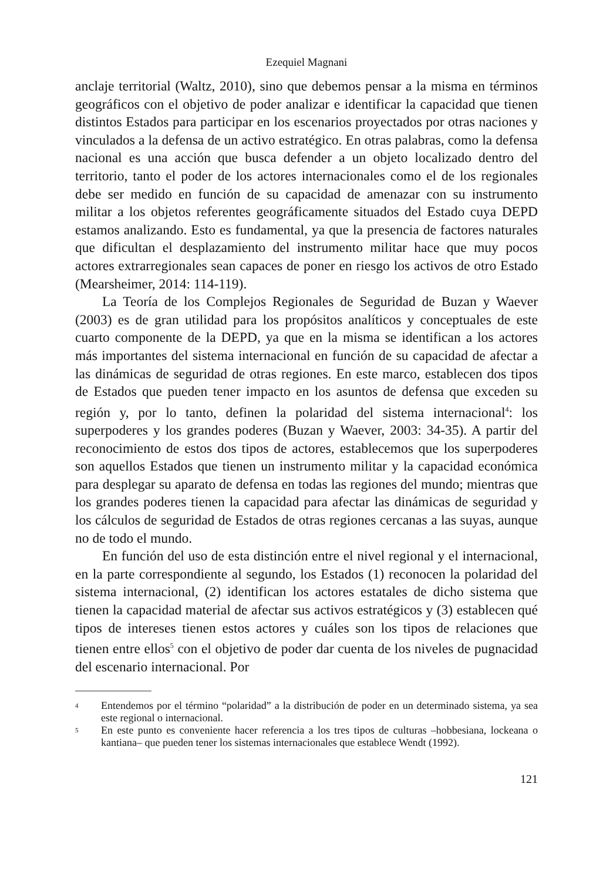Ezequiel Magnani
anclaje territorial (Waltz, 2010), sino que debemos pensar a la misma en términos geográficos con el objetivo de poder analizar e identificar la capacidad que tienen distintos Estados para participar en los escenarios proyectados por otras naciones y vinculados a la defensa de un activo estratégico. En otras palabras, como la defensa nacional es una acción que busca defender a un objeto localizado dentro del territorio, tanto el poder de los actores internacionales como el de los regionales debe ser medido en función de su capacidad de amenazar con su instrumento militar a los objetos referentes geográficamente situados del Estado cuya DEPD estamos analizando. Esto es fundamental, ya que la presencia de factores naturales que dificultan el desplazamiento del instrumento militar hace que muy pocos actores extrarregionales sean capaces de poner en riesgo los activos de otro Estado (Mearsheimer, 2014: 114-119).
La Teoría de los Complejos Regionales de Seguridad de Buzan y Waever (2003) es de gran utilidad para los propósitos analíticos y conceptuales de este cuarto componente de la DEPD, ya que en la misma se identifican a los actores más importantes del sistema internacional en función de su capacidad de afectar a las dinámicas de seguridad de otras regiones. En este marco, establecen dos tipos de Estados que pueden tener impacto en los asuntos de defensa que exceden su región y, por lo tanto, definen la polaridad del sistema internacional<sup>4</sup>: los superpoderes y los grandes poderes (Buzan y Waever, 2003: 34-35). A partir del reconocimiento de estos dos tipos de actores, establecemos que los superpoderes son aquellos Estados que tienen un instrumento militar y la capacidad económica para desplegar su aparato de defensa en todas las regiones del mundo; mientras que los grandes poderes tienen la capacidad para afectar las dinámicas de seguridad y los cálculos de seguridad de Estados de otras regiones cercanas a las suyas, aunque no de todo el mundo.
En función del uso de esta distinción entre el nivel regional y el internacional, en la parte correspondiente al segundo, los Estados (1) reconocen la polaridad del sistema internacional, (2) identifican los actores estatales de dicho sistema que tienen la capacidad material de afectar sus activos estratégicos y (3) establecen qué tipos de intereses tienen estos actores y cuáles son los tipos de relaciones que tienen entre ellos<sup>5</sup> con el objetivo de poder dar cuenta de los niveles de pugnacidad del escenario internacional. Por
4 Entendemos por el término “polaridad” a la distribución de poder en un determinado sistema, ya sea este regional o internacional.
5 En este punto es conveniente hacer referencia a los tres tipos de culturas –hobbesiana, lockeana o kantiana– que pueden tener los sistemas internacionales que establece Wendt (1992).
121